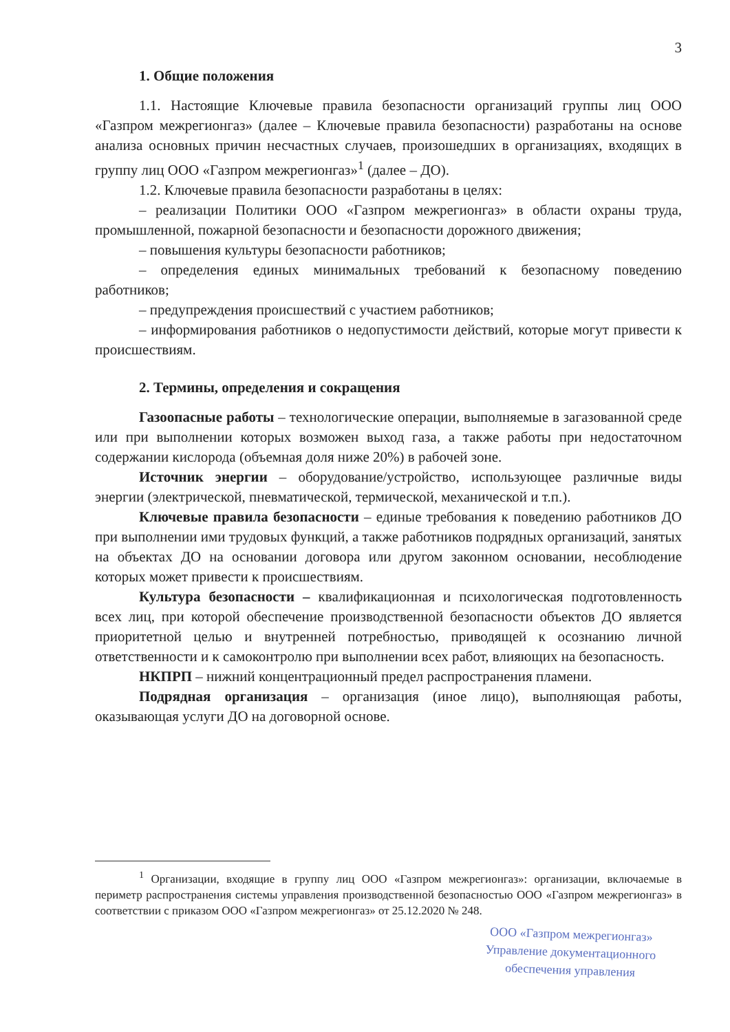3
1. Общие положения
1.1. Настоящие Ключевые правила безопасности организаций группы лиц ООО «Газпром межрегионгаз» (далее – Ключевые правила безопасности) разработаны на основе анализа основных причин несчастных случаев, произошедших в организациях, входящих в группу лиц ООО «Газпром межрегионгаз»<sup>1</sup> (далее – ДО).
1.2. Ключевые правила безопасности разработаны в целях:
– реализации Политики ООО «Газпром межрегионгаз» в области охраны труда, промышленной, пожарной безопасности и безопасности дорожного движения;
– повышения культуры безопасности работников;
– определения единых минимальных требований к безопасному поведению работников;
– предупреждения происшествий с участием работников;
– информирования работников о недопустимости действий, которые могут привести к происшествиям.
2. Термины, определения и сокращения
Газоопасные работы – технологические операции, выполняемые в загазованной среде или при выполнении которых возможен выход газа, а также работы при недостаточном содержании кислорода (объемная доля ниже 20%) в рабочей зоне.
Источник энергии – оборудование/устройство, использующее различные виды энергии (электрической, пневматической, термической, механической и т.п.).
Ключевые правила безопасности – единые требования к поведению работников ДО при выполнении ими трудовых функций, а также работников подрядных организаций, занятых на объектах ДО на основании договора или другом законном основании, несоблюдение которых может привести к происшествиям.
Культура безопасности – квалификационная и психологическая подготовленность всех лиц, при которой обеспечение производственной безопасности объектов ДО является приоритетной целью и внутренней потребностью, приводящей к осознанию личной ответственности и к самоконтролю при выполнении всех работ, влияющих на безопасность.
НКПРП – нижний концентрационный предел распространения пламени.
Подрядная организация – организация (иное лицо), выполняющая работы, оказывающая услуги ДО на договорной основе.
<sup>1</sup> Организации, входящие в группу лиц ООО «Газпром межрегионгаз»: организации, включаемые в периметр распространения системы управления производственной безопасностью ООО «Газпром межрегионгаз» в соответствии с приказом ООО «Газпром межрегионгаз» от 25.12.2020 № 248.
ООО «Газпром межрегионгаз»
Управление документационного
обеспечения управления